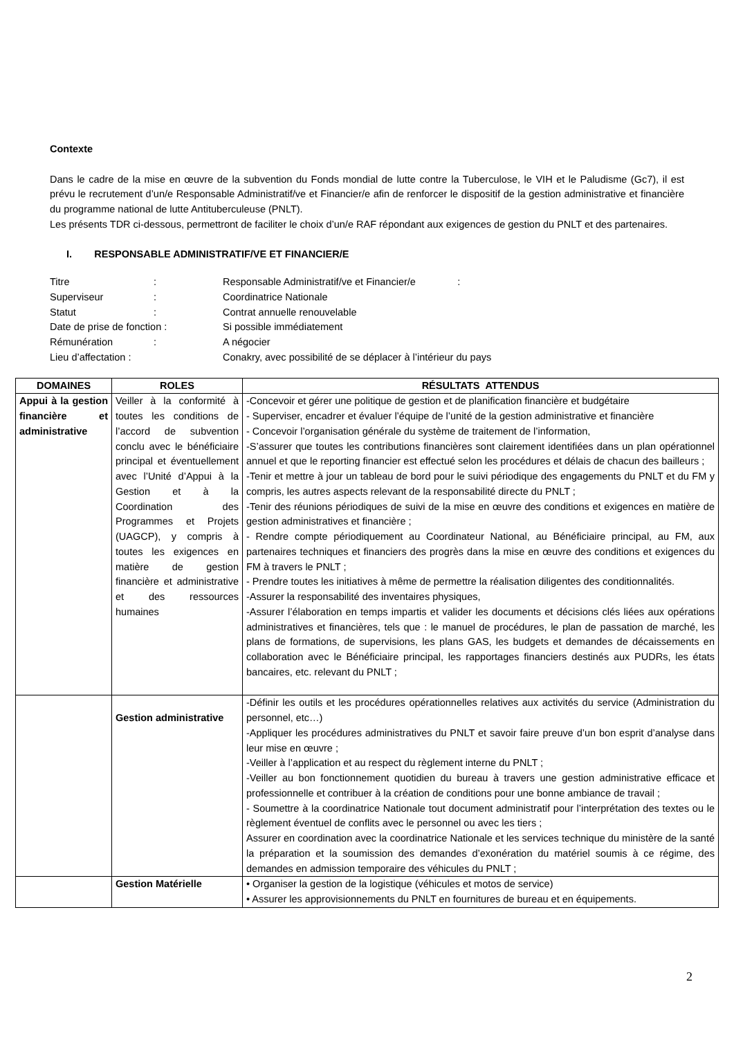Contexte
Dans le cadre de la mise en œuvre de la subvention du Fonds mondial de lutte contre la Tuberculose, le VIH et le Paludisme (Gc7), il est prévu le recrutement d’un/e Responsable Administratif/ve et Financier/e afin de renforcer le dispositif de la gestion administrative et financière du programme national de lutte Antituberculeuse (PNLT).
Les présents TDR ci-dessous, permettront de faciliter le choix d’un/e RAF répondant aux exigences de gestion du PNLT et des partenaires.
I. RESPONSABLE ADMINISTRATIF/VE ET FINANCIER/E
| Titre | : | Responsable Administratif/ve et Financier/e : |
| Superviseur | : | Coordinatrice Nationale |
| Statut | : | Contrat annuelle renouvelable |
| Date de prise de fonction : | | Si possible immédiatement |
| Rémunération | : | A négocier |
| Lieu d’affectation : | | Conakry, avec possibilité de se déplacer à l’intérieur du pays |
| DOMAINES | ROLES | RÉSULTATS ATTENDUS |
| --- | --- | --- |
| Appui à la gestion financière et administrative | Veiller à la conformité à toutes les conditions de l’accord de subvention conclu avec le bénéficiaire principal et éventuellement avec l’Unité d’Appui à la Gestion et à la Coordination des Programmes et Projets (UAGCP), y compris à toutes les exigences en matière de gestion financière et administrative et des ressources humaines | -Concevoir et gérer une politique de gestion et de planification financière et budgétaire - Superviser, encadrer et évaluer l’équipe de l’unité de la gestion administrative et financière - Concevoir l’organisation générale du système de traitement de l’information, -S’assurer que toutes les contributions financières sont clairement identifiées dans un plan opérationnel annuel et que le reporting financier est effectué selon les procédures et délais de chacun des bailleurs ; -Tenir et mettre à jour un tableau de bord pour le suivi périodique des engagements du PNLT et du FM y compris, les autres aspects relevant de la responsabilité directe du PNLT ; -Tenir des réunions périodiques de suivi de la mise en œuvre des conditions et exigences en matière de gestion administratives et financière ; - Rendre compte périodiquement au Coordinateur National, au Bénéficiaire principal, au FM, aux partenaires techniques et financiers des progrès dans la mise en œuvre des conditions et exigences du FM à travers le PNLT ; - Prendre toutes les initiatives à même de permettre la réalisation diligentes des conditionnalités. -Assurer la responsabilité des inventaires physiques, -Assurer l’élaboration en temps impartis et valider les documents et décisions clés liées aux opérations administratives et financières, tels que : le manuel de procédures, le plan de passation de marché, les plans de formations, de supervisions, les plans GAS, les budgets et demandes de décaissements en collaboration avec le Bénéficiaire principal, les rapportages financiers destinés aux PUDRs, les états bancaires, etc. relevant du PNLT ; |
| | Gestion administrative | -Définir les outils et les procédures opérationnelles relatives aux activités du service (Administration du personnel, etc…) -Appliquer les procédures administratives du PNLT et savoir faire preuve d’un bon esprit d’analyse dans leur mise en œuvre ; -Veiller à l’application et au respect du règlement interne du PNLT ; -Veiller au bon fonctionnement quotidien du bureau à travers une gestion administrative efficace et professionnelle et contribuer à la création de conditions pour une bonne ambiance de travail ; - Soumettre à la coordinatrice Nationale tout document administratif pour l’interprétation des textes ou le règlement éventuel de conflits avec le personnel ou avec les tiers ; Assurer en coordination avec la coordinatrice Nationale et les services technique du ministère de la santé la préparation et la soumission des demandes d’exonération du matériel soumis à ce régime, des demandes en admission temporaire des véhicules du PNLT ; |
| | Gestion Matérielle | • Organiser la gestion de la logistique (véhicules et motos de service) • Assurer les approvisionnements du PNLT en fournitures de bureau et en équipements. |
2